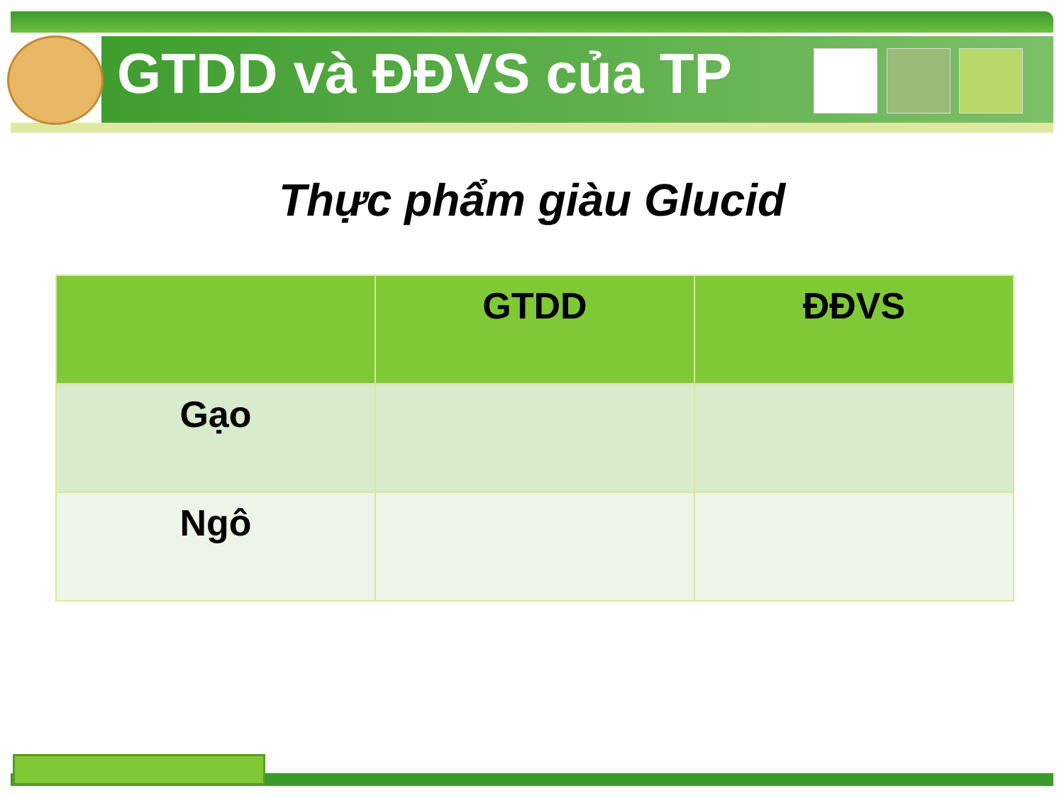GTDD và ĐĐVS của TP
Thực phẩm giàu Glucid
| | GTDD | ĐĐVS |
| --- | --- | --- |
| Gạo | | |
| Ngô | | |